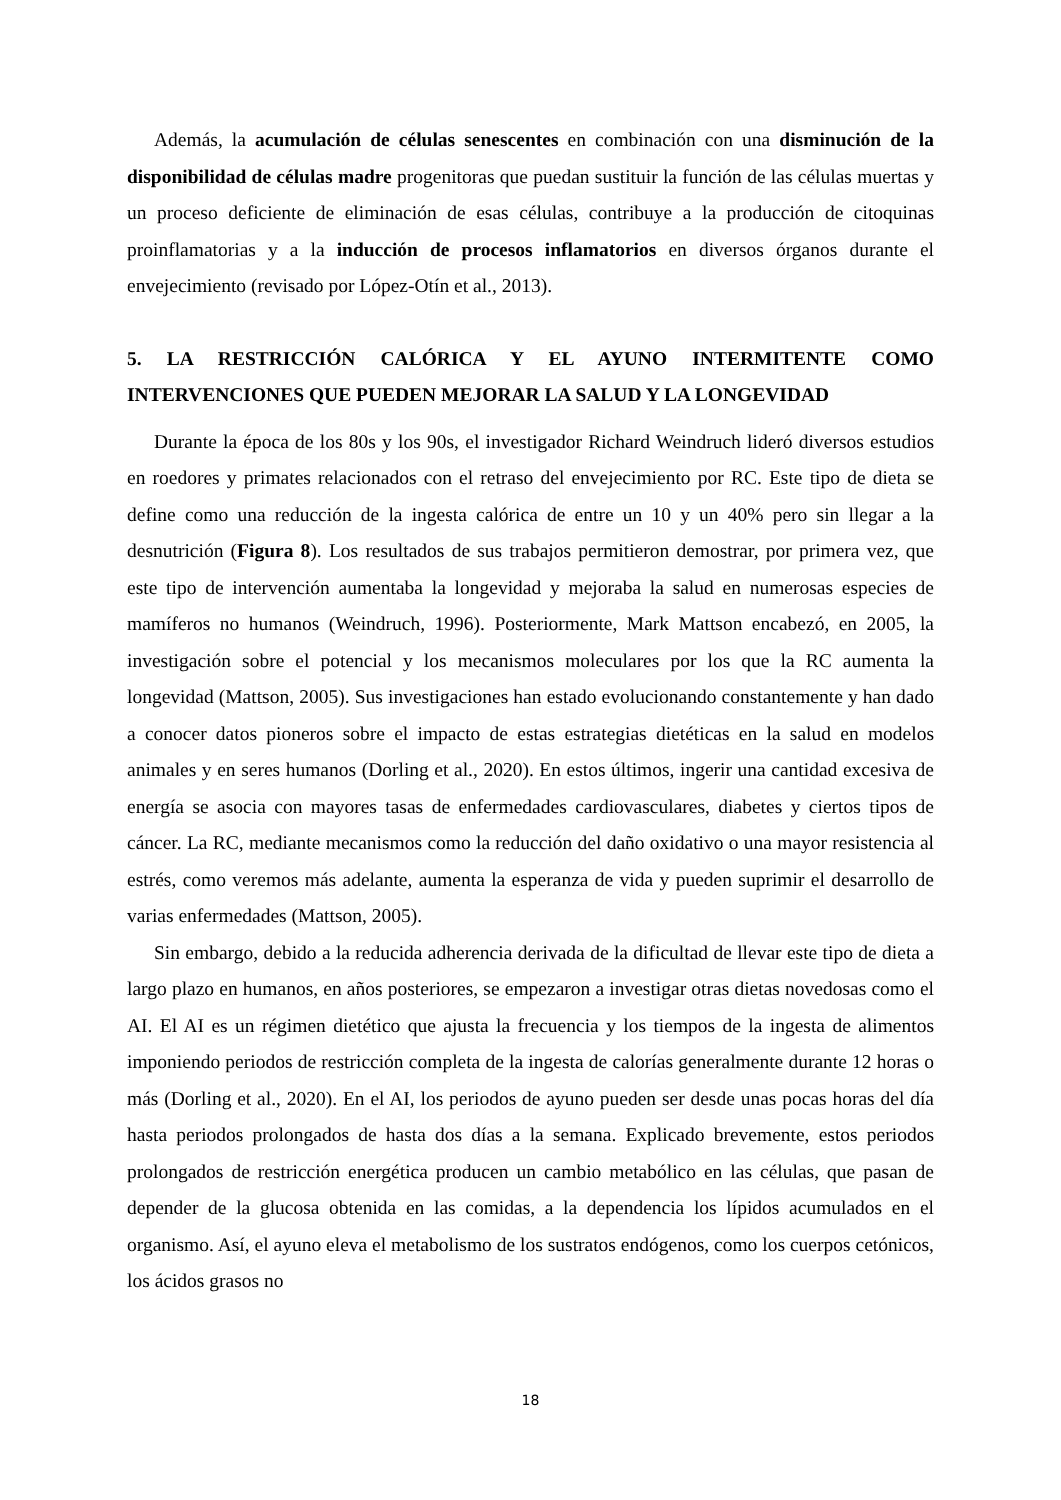Además, la acumulación de células senescentes en combinación con una disminución de la disponibilidad de células madre progenitoras que puedan sustituir la función de las células muertas y un proceso deficiente de eliminación de esas células, contribuye a la producción de citoquinas proinflamatorias y a la inducción de procesos inflamatorios en diversos órganos durante el envejecimiento (revisado por López-Otín et al., 2013).
5. LA RESTRICCIÓN CALÓRICA Y EL AYUNO INTERMITENTE COMO INTERVENCIONES QUE PUEDEN MEJORAR LA SALUD Y LA LONGEVIDAD
Durante la época de los 80s y los 90s, el investigador Richard Weindruch lideró diversos estudios en roedores y primates relacionados con el retraso del envejecimiento por RC. Este tipo de dieta se define como una reducción de la ingesta calórica de entre un 10 y un 40% pero sin llegar a la desnutrición (Figura 8). Los resultados de sus trabajos permitieron demostrar, por primera vez, que este tipo de intervención aumentaba la longevidad y mejoraba la salud en numerosas especies de mamíferos no humanos (Weindruch, 1996). Posteriormente, Mark Mattson encabezó, en 2005, la investigación sobre el potencial y los mecanismos moleculares por los que la RC aumenta la longevidad (Mattson, 2005). Sus investigaciones han estado evolucionando constantemente y han dado a conocer datos pioneros sobre el impacto de estas estrategias dietéticas en la salud en modelos animales y en seres humanos (Dorling et al., 2020). En estos últimos, ingerir una cantidad excesiva de energía se asocia con mayores tasas de enfermedades cardiovasculares, diabetes y ciertos tipos de cáncer. La RC, mediante mecanismos como la reducción del daño oxidativo o una mayor resistencia al estrés, como veremos más adelante, aumenta la esperanza de vida y pueden suprimir el desarrollo de varias enfermedades (Mattson, 2005).
Sin embargo, debido a la reducida adherencia derivada de la dificultad de llevar este tipo de dieta a largo plazo en humanos, en años posteriores, se empezaron a investigar otras dietas novedosas como el AI. El AI es un régimen dietético que ajusta la frecuencia y los tiempos de la ingesta de alimentos imponiendo periodos de restricción completa de la ingesta de calorías generalmente durante 12 horas o más (Dorling et al., 2020). En el AI, los periodos de ayuno pueden ser desde unas pocas horas del día hasta periodos prolongados de hasta dos días a la semana. Explicado brevemente, estos periodos prolongados de restricción energética producen un cambio metabólico en las células, que pasan de depender de la glucosa obtenida en las comidas, a la dependencia los lípidos acumulados en el organismo. Así, el ayuno eleva el metabolismo de los sustratos endógenos, como los cuerpos cetónicos, los ácidos grasos no
18